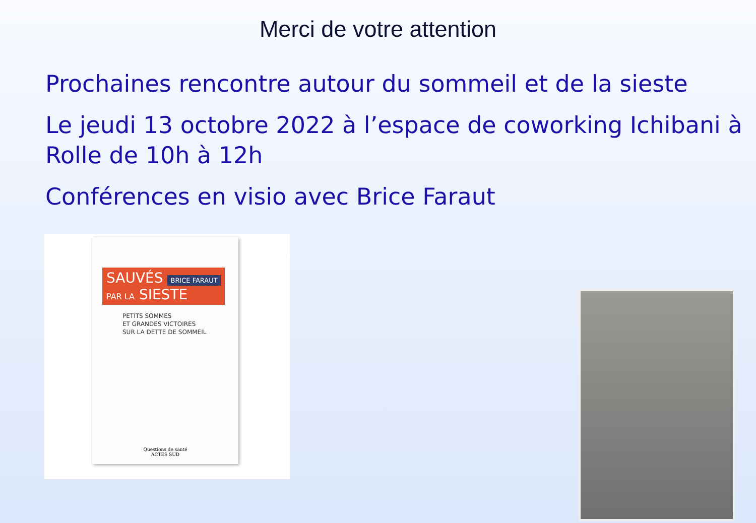Merci de votre attention
Prochaines rencontre autour du sommeil et de la sieste
Le jeudi 13 octobre 2022 à l’espace de coworking Ichibani à Rolle de 10h à 12h
Conférences en visio avec Brice Faraut
SAUVÉS BRICE FARAUT
PAR LA SIESTE
PETITS SOMMES
ET GRANDES VICTOIRES
SUR LA DETTE DE SOMMEIL
Questions de santé
ACTES SUD